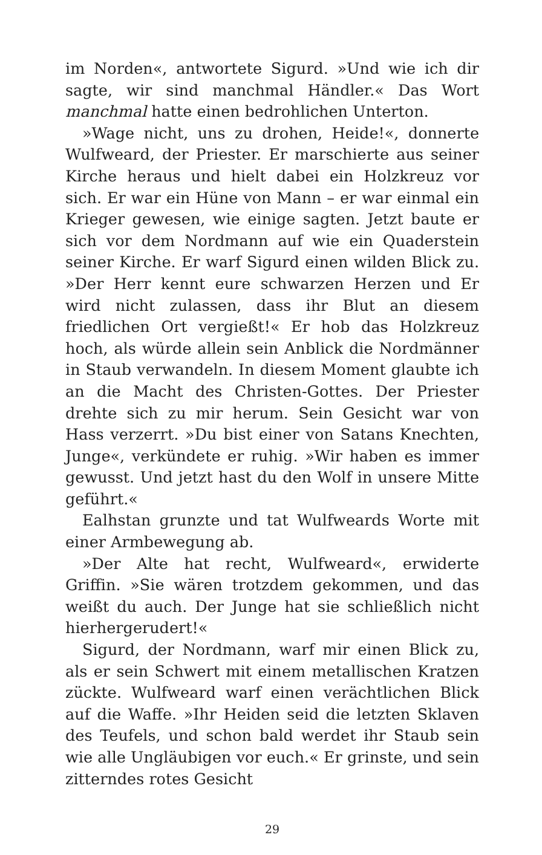im Norden«, antwortete Sigurd. »Und wie ich dir sagte, wir sind manchmal Händler.« Das Wort manchmal hatte einen bedrohlichen Unterton.
»Wage nicht, uns zu drohen, Heide!«, donnerte Wulfweard, der Priester. Er marschierte aus seiner Kirche heraus und hielt dabei ein Holzkreuz vor sich. Er war ein Hüne von Mann – er war einmal ein Krieger gewesen, wie einige sagten. Jetzt baute er sich vor dem Nordmann auf wie ein Quaderstein seiner Kirche. Er warf Sigurd einen wilden Blick zu. »Der Herr kennt eure schwarzen Herzen und Er wird nicht zulassen, dass ihr Blut an diesem friedlichen Ort vergießt!« Er hob das Holzkreuz hoch, als würde allein sein Anblick die Nordmänner in Staub verwandeln. In diesem Moment glaubte ich an die Macht des Christen-Gottes. Der Priester drehte sich zu mir herum. Sein Gesicht war von Hass verzerrt. »Du bist einer von Satans Knechten, Junge«, verkündete er ruhig. »Wir haben es immer gewusst. Und jetzt hast du den Wolf in unsere Mitte geführt.«
Ealhstan grunzte und tat Wulfweards Worte mit einer Armbewegung ab.
»Der Alte hat recht, Wulfweard«, erwiderte Griffin. »Sie wären trotzdem gekommen, und das weißt du auch. Der Junge hat sie schließlich nicht hierhergerudert!«
Sigurd, der Nordmann, warf mir einen Blick zu, als er sein Schwert mit einem metallischen Kratzen zückte. Wulfweard warf einen verächtlichen Blick auf die Waffe. »Ihr Heiden seid die letzten Sklaven des Teufels, und schon bald werdet ihr Staub sein wie alle Ungläubigen vor euch.« Er grinste, und sein zitterndes rotes Gesicht
29